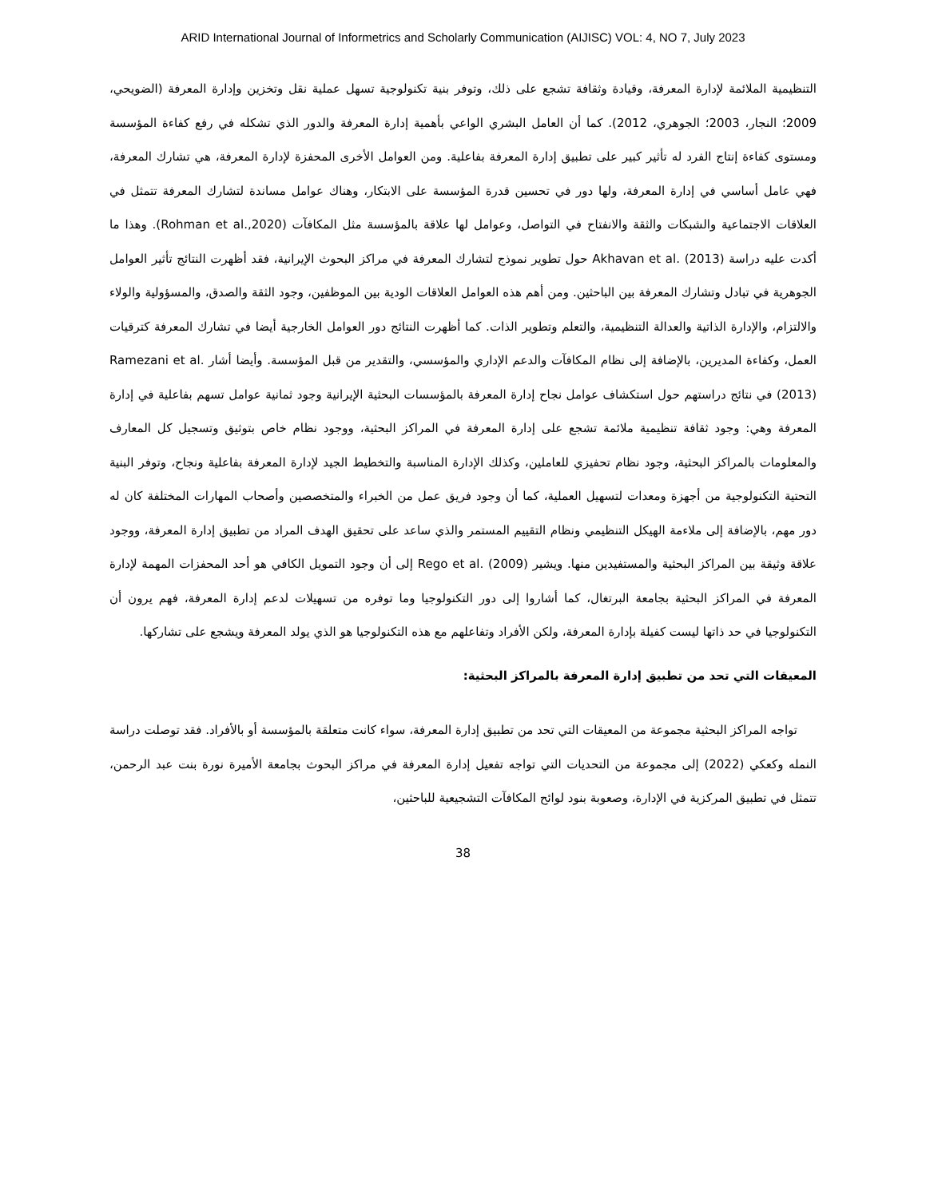ARID International Journal of Informetrics and Scholarly Communication (AIJISC) VOL: 4, NO 7, July 2023
التنظيمية الملائمة لإدارة المعرفة، وقيادة وثقافة تشجع على ذلك، وتوفر بنية تكنولوجية تسهل عملية نقل وتخزين وإدارة المعرفة (الضويحي، 2009؛ النجار، 2003؛ الجوهري، 2012). كما أن العامل البشري الواعي بأهمية إدارة المعرفة والدور الذي تشكله في رفع كفاءة المؤسسة ومستوى كفاءة إنتاج الفرد له تأثير كبير على تطبيق إدارة المعرفة بفاعلية. ومن العوامل الأخرى المحفزة لإدارة المعرفة، هي تشارك المعرفة، فهي عامل أساسي في إدارة المعرفة، ولها دور في تحسين قدرة المؤسسة على الابتكار، وهناك عوامل مساندة لتشارك المعرفة تتمثل في العلاقات الاجتماعية والشبكات والثقة والانفتاح في التواصل، وعوامل لها علاقة بالمؤسسة مثل المكافآت (Rohman et al.,2020). وهذا ما أكدت عليه دراسة Akhavan et al. (2013) حول تطوير نموذج لتشارك المعرفة في مراكز البحوث الإيرانية، فقد أظهرت النتائج تأثير العوامل الجوهرية في تبادل وتشارك المعرفة بين الباحثين. ومن أهم هذه العوامل العلاقات الودية بين الموظفين، وجود الثقة والصدق، والمسؤولية والولاء والالتزام، والإدارة الذاتية والعدالة التنظيمية، والتعلم وتطوير الذات. كما أظهرت النتائج دور العوامل الخارجية أيضا في تشارك المعرفة كترقيات العمل، وكفاءة المديرين، بالإضافة إلى نظام المكافآت والدعم الإداري والمؤسسي، والتقدير من قبل المؤسسة. وأيضا أشار Ramezani et al. (2013) في نتائج دراستهم حول استكشاف عوامل نجاح إدارة المعرفة بالمؤسسات البحثية الإيرانية وجود ثمانية عوامل تسهم بفاعلية في إدارة المعرفة وهي: وجود ثقافة تنظيمية ملائمة تشجع على إدارة المعرفة في المراكز البحثية، ووجود نظام خاص بتوثيق وتسجيل كل المعارف والمعلومات بالمراكز البحثية، وجود نظام تحفيزي للعاملين، وكذلك الإدارة المناسبة والتخطيط الجيد لإدارة المعرفة بفاعلية ونجاح، وتوفر البنية التحتية التكنولوجية من أجهزة ومعدات لتسهيل العملية، كما أن وجود فريق عمل من الخبراء والمتخصصين وأصحاب المهارات المختلفة كان له دور مهم، بالإضافة إلى ملاءمة الهيكل التنظيمي ونظام التقييم المستمر والذي ساعد على تحقيق الهدف المراد من تطبيق إدارة المعرفة، ووجود علاقة وثيقة بين المراكز البحثية والمستفيدين منها. ويشير Rego et al. (2009) إلى أن وجود التمويل الكافي هو أحد المحفزات المهمة لإدارة المعرفة في المراكز البحثية بجامعة البرتغال، كما أشاروا إلى دور التكنولوجيا وما توفره من تسهيلات لدعم إدارة المعرفة، فهم يرون أن التكنولوجيا في حد ذاتها ليست كفيلة بإدارة المعرفة، ولكن الأفراد وتفاعلهم مع هذه التكنولوجيا هو الذي يولد المعرفة ويشجع على تشاركها.
المعيقات التي تحد من تطبيق إدارة المعرفة بالمراكز البحثية:
تواجه المراكز البحثية مجموعة من المعيقات التي تحد من تطبيق إدارة المعرفة، سواء كانت متعلقة بالمؤسسة أو بالأفراد. فقد توصلت دراسة النمله وكعكي (2022) إلى مجموعة من التحديات التي تواجه تفعيل إدارة المعرفة في مراكز البحوث بجامعة الأميرة نورة بنت عبد الرحمن، تتمثل في تطبيق المركزية في الإدارة، وصعوبة بنود لوائح المكافآت التشجيعية للباحثين،
38